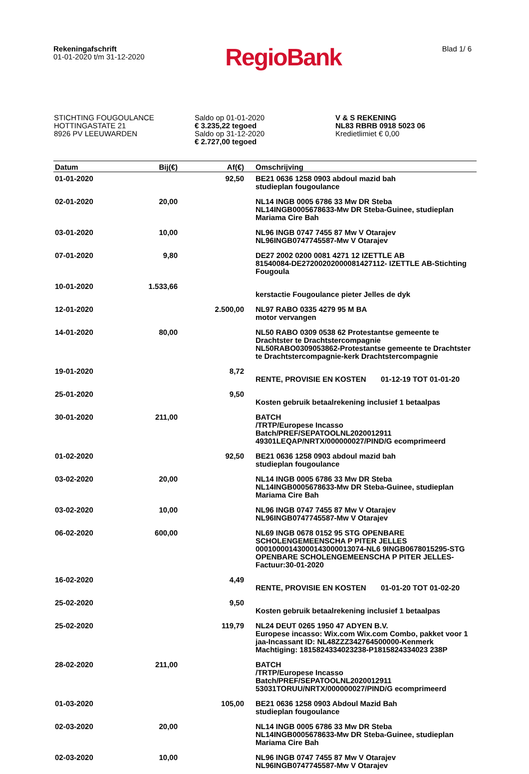Rekeningafschrift
01-01-2020 t/m 31-12-2020
RegioBank
Blad 1/ 6
STICHTING FOUGOULANCE
HOTTINGASTATE 21
8926 PV LEEUWARDEN
Saldo op 01-01-2020
€ 3.235,22 tegoed
Saldo op 31-12-2020
€ 2.727,00 tegoed
V & S REKENING
NL83 RBRB 0918 5023 06
Kredietlimiet € 0,00
| Datum | Bij(€) | Af(€) | Omschrijving |
| --- | --- | --- | --- |
| 01-01-2020 | | 92,50 | BE21 0636 1258 0903 abdoul mazid bah studieplan fougoulance |
| 02-01-2020 | 20,00 | | NL14 INGB 0005 6786 33 Mw DR Steba NL14INGB0005678633-Mw DR Steba-Guinee, studieplan Mariama Cire Bah |
| 03-01-2020 | 10,00 | | NL96 INGB 0747 7455 87 Mw V Otarajev NL96INGB0747745587-Mw V Otarajev |
| 07-01-2020 | 9,80 | | DE27 2002 0200 0081 4271 12 IZETTLE AB 81540084-DE27200202000081427112- IZETTLE AB-Stichting Fougoula |
| 10-01-2020 | 1.533,66 | | kerstactie Fougoulance pieter Jelles de dyk |
| 12-01-2020 | | 2.500,00 | NL97 RABO 0335 4279 95 M BA motor vervangen |
| 14-01-2020 | 80,00 | | NL50 RABO 0309 0538 62 Protestantse gemeente te Drachtster te Drachtstercompagnie NL50RABO0309053862-Protestantse gemeente te Drachtster te Drachtstercompagnie-kerk Drachtstercompagnie |
| 19-01-2020 | | 8,72 | RENTE, PROVISIE EN KOSTEN 01-12-19 TOT 01-01-20 |
| 25-01-2020 | | 9,50 | Kosten gebruik betaalrekening inclusief 1 betaalpas |
| 30-01-2020 | 211,00 | | BATCH /TRTP/Europese Incasso Batch/PREF/SEPATOOLNL2020012911 49301LEQAP/NRTX/000000027/PIND/G ecomprimeerd |
| 01-02-2020 | | 92,50 | BE21 0636 1258 0903 abdoul mazid bah studieplan fougoulance |
| 03-02-2020 | 20,00 | | NL14 INGB 0005 6786 33 Mw DR Steba NL14INGB0005678633-Mw DR Steba-Guinee, studieplan Mariama Cire Bah |
| 03-02-2020 | 10,00 | | NL96 INGB 0747 7455 87 Mw V Otarajev NL96INGB0747745587-Mw V Otarajev |
| 06-02-2020 | 600,00 | | NL69 INGB 0678 0152 95 STG OPENBARE SCHOLENGEMEENSCHA P PITER JELLES 00010000143000143000013074-NL6 9INGB0678015295-STG OPENBARE SCHOLENGEMEENSCHA P PITER JELLES- Factuur:30-01-2020 |
| 16-02-2020 | | 4,49 | RENTE, PROVISIE EN KOSTEN 01-01-20 TOT 01-02-20 |
| 25-02-2020 | | 9,50 | Kosten gebruik betaalrekening inclusief 1 betaalpas |
| 25-02-2020 | | 119,79 | NL24 DEUT 0265 1950 47 ADYEN B.V. Europese incasso: Wix.com Wix.com Combo, pakket voor 1 jaa-Incassant ID: NL48ZZZ342764500000-Kenmerk Machtiging: 1815824334023238-P1815824334023 238P |
| 28-02-2020 | 211,00 | | BATCH /TRTP/Europese Incasso Batch/PREF/SEPATOOLNL2020012911 53031TORUU/NRTX/000000027/PIND/G ecomprimeerd |
| 01-03-2020 | | 105,00 | BE21 0636 1258 0903 Abdoul Mazid Bah studieplan fougoulance |
| 02-03-2020 | 20,00 | | NL14 INGB 0005 6786 33 Mw DR Steba NL14INGB0005678633-Mw DR Steba-Guinee, studieplan Mariama Cire Bah |
| 02-03-2020 | 10,00 | | NL96 INGB 0747 7455 87 Mw V Otarajev NL96INGB0747745587-Mw V Otarajev |